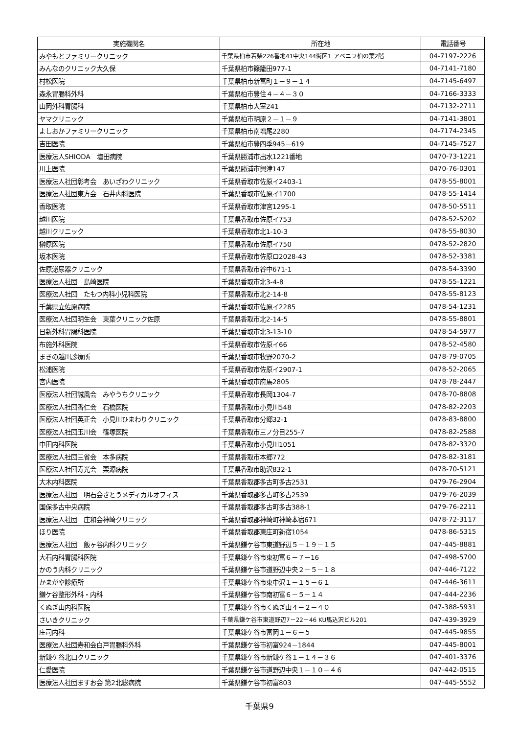| 実施機関名 | 所在地 | 電話番号 |
| --- | --- | --- |
| みやもとファミリークリニック | 千葉県柏市若柴226番地41中央144街区1 アベニフ柏の葉2階 | 04-7197-2226 |
| みんなのクリニック大久保 | 千葉県柏市篠籠田977-1 | 04-7141-7180 |
| 村松医院 | 千葉県柏市新富町１－９－１４ | 04-7145-6497 |
| 森永胃腸科外科 | 千葉県柏市豊住４－４－３０ | 04-7166-3333 |
| 山岡外科胃腸科 | 千葉県柏市大室241 | 04-7132-2711 |
| ヤマクリニック | 千葉県柏市明原２－１－９ | 04-7141-3801 |
| よしおかファミリークリニック | 千葉県柏市南増尾2280 | 04-7174-2345 |
| 吉田医院 | 千葉県柏市豊四季945－619 | 04-7145-7527 |
| 医療法人SHIODA 塩田病院 | 千葉県勝浦市出水1221番地 | 0470-73-1221 |
| 川上医院 | 千葉県勝浦市興津147 | 0470-76-0301 |
| 医療法人社団彰考会 あいざわクリニック | 千葉県香取市佐原イ2403-1 | 0478-55-8001 |
| 医療法人社団東方会 石井内科医院 | 千葉県香取市佐原イ1700 | 0478-55-1414 |
| 香取医院 | 千葉県香取市津宮1295-1 | 0478-50-5511 |
| 越川医院 | 千葉県香取市佐原イ753 | 0478-52-5202 |
| 越川クリニック | 千葉県香取市北1-10-3 | 0478-55-8030 |
| 榊原医院 | 千葉県香取市佐原イ750 | 0478-52-2820 |
| 坂本医院 | 千葉県香取市佐原ロ2028-43 | 0478-52-3381 |
| 佐原泌尿器クリニック | 千葉県香取市谷中671-1 | 0478-54-3390 |
| 医療法人社団 島崎医院 | 千葉県香取市北3-4-8 | 0478-55-1221 |
| 医療法人社団 たもつ内科小児科医院 | 千葉県香取市北2-14-8 | 0478-55-8123 |
| 千葉県立佐原病院 | 千葉県香取市佐原イ2285 | 0478-54-1231 |
| 医療法人社団明生会 東葉クリニック佐原 | 千葉県香取市北2-14-5 | 0478-55-8801 |
| 日新外科胃腸科医院 | 千葉県香取市北3-13-10 | 0478-54-5977 |
| 布施外科医院 | 千葉県香取市佐原イ66 | 0478-52-4580 |
| まきの越川診療所 | 千葉県香取市牧野2070-2 | 0478-79-0705 |
| 松浦医院 | 千葉県香取市佐原イ2907-1 | 0478-52-2065 |
| 宮内医院 | 千葉県香取市府馬2805 | 0478-78-2447 |
| 医療法人社団誠風会 みやうちクリニック | 千葉県香取市長岡1304-7 | 0478-70-8808 |
| 医療法人社団香仁会 石橋医院 | 千葉県香取市小見川548 | 0478-82-2203 |
| 医療法人社団英正会 小見川ひまわりクリニック | 千葉県香取市分郷32-1 | 0478-83-8800 |
| 医療法人社団玉川会 篠塚医院 | 千葉県香取市三ノ分目255-7 | 0478-82-2588 |
| 中田内科医院 | 千葉県香取市小見川1051 | 0478-82-3320 |
| 医療法人社団三省会 本多病院 | 千葉県香取市本郷772 | 0478-82-3181 |
| 医療法人社団寿光会 栗源病院 | 千葉県香取市助沢832-1 | 0478-70-5121 |
| 大木内科医院 | 千葉県香取郡多古町多古2531 | 0479-76-2904 |
| 医療法人社団 明石会さとうメディカルオフィス | 千葉県香取郡多古町多古2539 | 0479-76-2039 |
| 国保多古中央病院 | 千葉県香取郡多古町多古388-1 | 0479-76-2211 |
| 医療法人社団 庄和会神崎クリニック | 千葉県香取郡神崎町神崎本宿671 | 0478-72-3117 |
| ほり医院 | 千葉県香取郡東庄町新宿1054 | 0478-86-5315 |
| 医療法人社団 飯ヶ谷内科クリニック | 千葉県鎌ケ谷市東道野辺５－１９－１５ | 047-445-8881 |
| 大石内科胃腸科医院 | 千葉県鎌ケ谷市東初富６－７－16 | 047-498-5700 |
| かのう内科クリニック | 千葉県鎌ケ谷市道野辺中央２－５－１８ | 047-446-7122 |
| かまがや診療所 | 千葉県鎌ケ谷市東中沢１－１５－６１ | 047-446-3611 |
| 鎌ケ谷整形外科・内科 | 千葉県鎌ケ谷市南初富６－５－１４ | 047-444-2236 |
| くぬぎ山内科医院 | 千葉県鎌ケ谷市くぬぎ山４－２－４０ | 047-388-5931 |
| さいきクリニック | 千葉県鎌ケ谷市東道野辺7－22－46 KU馬込沢ビル201 | 047-439-3929 |
| 庄司内科 | 千葉県鎌ケ谷市富岡１－６－５ | 047-445-9855 |
| 医療法人社団寿和会白戸胃腸科外科 | 千葉県鎌ケ谷市初富924－1844 | 047-445-8001 |
| 新鎌ケ谷北口クリニック | 千葉県鎌ケ谷市新鎌ケ谷１－１４－３６ | 047-401-3376 |
| 仁愛医院 | 千葉県鎌ケ谷市道野辺中央１－１０－４６ | 047-442-0515 |
| 医療法人社団ますお会 第2北総病院 | 千葉県鎌ケ谷市初富803 | 047-445-5552 |
千葉県9